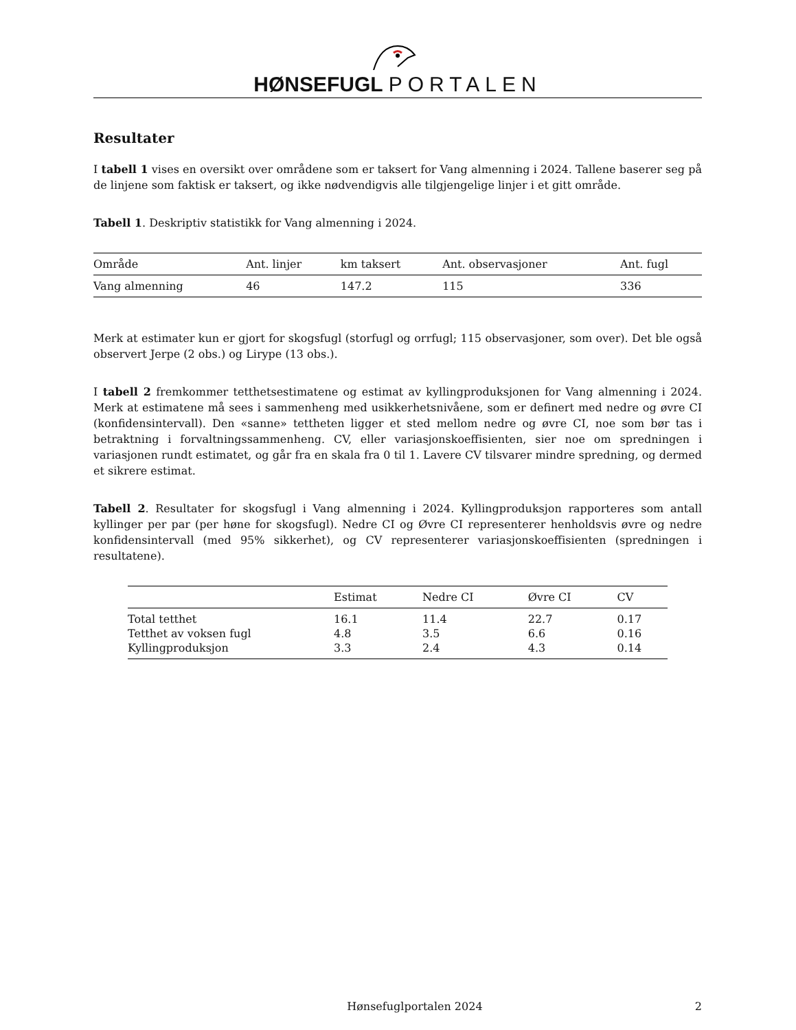HØNSEFUGL PORTALEN
Resultater
I tabell 1 vises en oversikt over områdene som er taksert for Vang almenning i 2024. Tallene baserer seg på de linjene som faktisk er taksert, og ikke nødvendigvis alle tilgjengelige linjer i et gitt område.
Tabell 1. Deskriptiv statistikk for Vang almenning i 2024.
| Område | Ant. linjer | km taksert | Ant. observasjoner | Ant. fugl |
| --- | --- | --- | --- | --- |
| Vang almenning | 46 | 147.2 | 115 | 336 |
Merk at estimater kun er gjort for skogsfugl (storfugl og orrfugl; 115 observasjoner, som over). Det ble også observert Jerpe (2 obs.) og Lirype (13 obs.).
I tabell 2 fremkommer tetthetsestimatene og estimat av kyllingproduksjonen for Vang almenning i 2024. Merk at estimatene må sees i sammenheng med usikkerhetsnivåene, som er definert med nedre og øvre CI (konfidensintervall). Den «sanne» tettheten ligger et sted mellom nedre og øvre CI, noe som bør tas i betraktning i forvaltningssammenheng. CV, eller variasjonskoeffisienten, sier noe om spredningen i variasjonen rundt estimatet, og går fra en skala fra 0 til 1. Lavere CV tilsvarer mindre spredning, og dermed et sikrere estimat.
Tabell 2. Resultater for skogsfugl i Vang almenning i 2024. Kyllingproduksjon rapporteres som antall kyllinger per par (per høne for skogsfugl). Nedre CI og Øvre CI representerer henholdsvis øvre og nedre konfidensintervall (med 95% sikkerhet), og CV representerer variasjonskoeffisienten (spredningen i resultatene).
| | Estimat | Nedre CI | Øvre CI | CV |
| --- | --- | --- | --- | --- |
| Total tetthet | 16.1 | 11.4 | 22.7 | 0.17 |
| Tetthet av voksen fugl | 4.8 | 3.5 | 6.6 | 0.16 |
| Kyllingproduksjon | 3.3 | 2.4 | 4.3 | 0.14 |
Hønsefuglportalen 2024 2